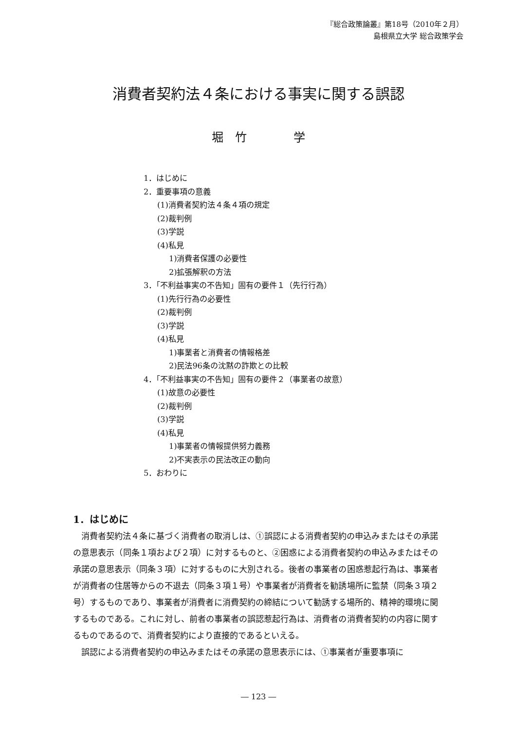『総合政策論叢』第18号（2010年２月）
島根県立大学 総合政策学会
消費者契約法４条における事実に関する誤認
堀　竹　　　　学
1．はじめに
2．重要事項の意義
(1)消費者契約法４条４項の規定
(2)裁判例
(3)学説
(4)私見
1)消費者保護の必要性
2)拡張解釈の方法
3．「不利益事実の不告知」固有の要件１（先行行為）
(1)先行行為の必要性
(2)裁判例
(3)学説
(4)私見
1)事業者と消費者の情報格差
2)民法96条の沈黙の詐欺との比較
4．「不利益事実の不告知」固有の要件２（事業者の故意）
(1)故意の必要性
(2)裁判例
(3)学説
(4)私見
1)事業者の情報提供努力義務
2)不実表示の民法改正の動向
5．おわりに
1．はじめに
消費者契約法４条に基づく消費者の取消しは、①誤認による消費者契約の申込みまたはその承諾の意思表示（同条１項および２項）に対するものと、②困惑による消費者契約の申込みまたはその承諾の意思表示（同条３項）に対するものに大別される。後者の事業者の困惑惹起行為は、事業者が消費者の住居等からの不退去（同条３項１号）や事業者が消費者を勧誘場所に監禁（同条３項２号）するものであり、事業者が消費者に消費契約の締結について勧誘する場所的、精神的環境に関するものである。これに対し、前者の事業者の誤認惹起行為は、消費者の消費者契約の内容に関するものであるので、消費者契約により直接的であるといえる。
誤認による消費者契約の申込みまたはその承諾の意思表示には、①事業者が重要事項に
― 123 ―